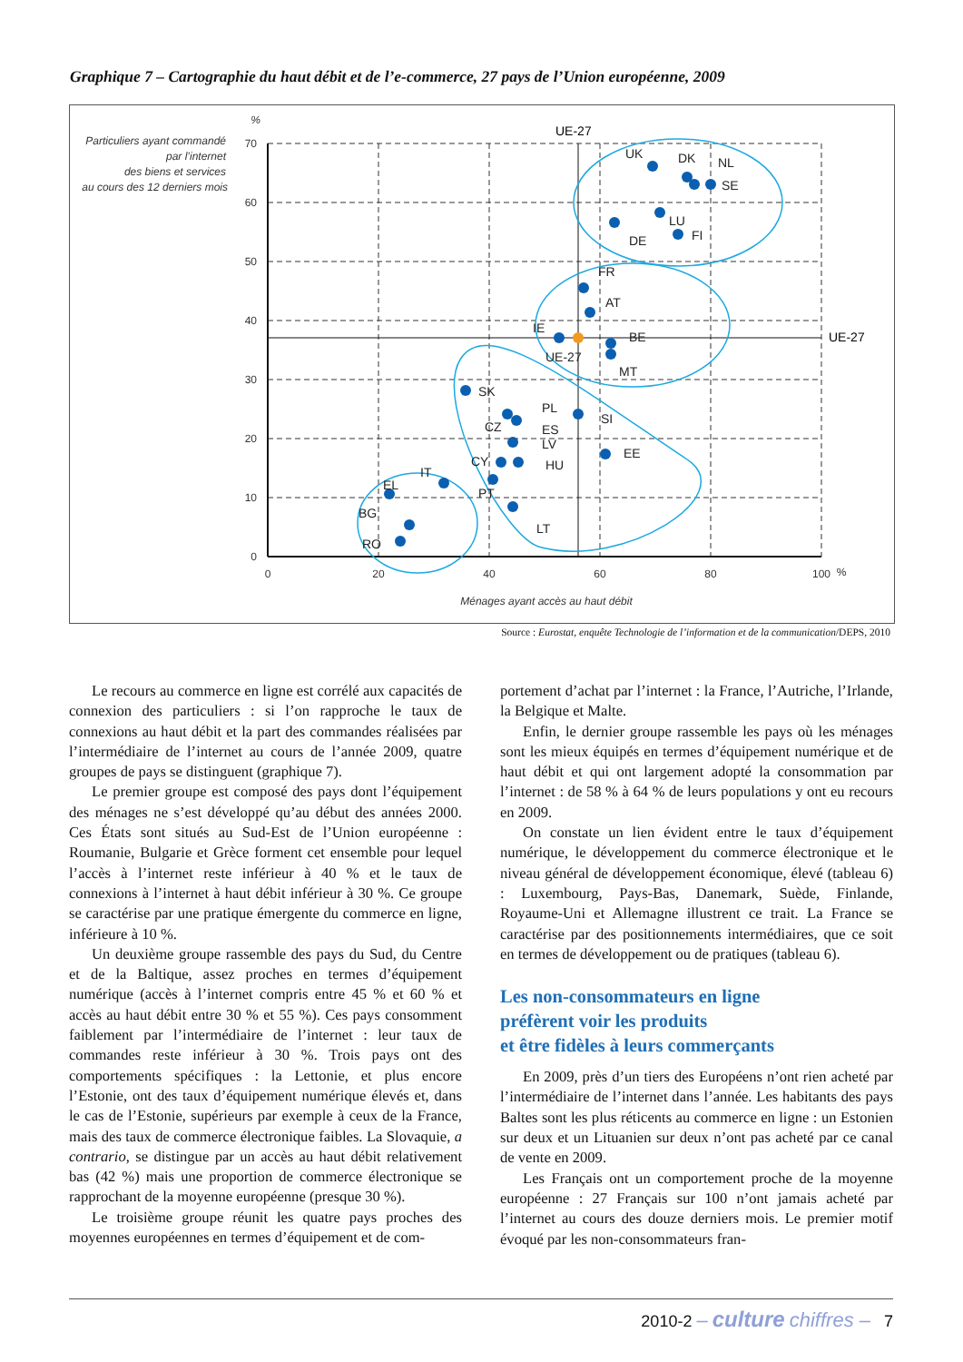Graphique 7 – Cartographie du haut débit et de l’e-commerce, 27 pays de l’Union européenne, 2009
Particuliers ayant commandé
par l’internet
des biens et services
au cours des 12 derniers mois
%
70
60
50
40
30
20
10
0
0
20
40
60
80
100
%
Ménages ayant accès au haut débit
UE-27
UE-27
UK
DK
NL
SE
LU
DE
FI
FR
AT
IE
BE
UE-27
MT
SK
PL
SI
CZ
ES
LV
EE
CY
HU
IT
EL
PT
BG
LT
RO
Source : Eurostat, enquête Technologie de l’information et de la communication/DEPS, 2010
Le recours au commerce en ligne est corrélé aux capacités de connexion des particuliers : si l’on rapproche le taux de connexions au haut débit et la part des commandes réalisées par l’intermédiaire de l’internet au cours de l’année 2009, quatre groupes de pays se distinguent (graphique 7).
Le premier groupe est composé des pays dont l’équipement des ménages ne s’est développé qu’au début des années 2000. Ces États sont situés au Sud-Est de l’Union européenne : Roumanie, Bulgarie et Grèce forment cet ensemble pour lequel l’accès à l’internet reste inférieur à 40 % et le taux de connexions à l’internet à haut débit inférieur à 30 %. Ce groupe se caractérise par une pratique émergente du commerce en ligne, inférieure à 10 %.
Un deuxième groupe rassemble des pays du Sud, du Centre et de la Baltique, assez proches en termes d’équipement numérique (accès à l’internet compris entre 45 % et 60 % et accès au haut débit entre 30 % et 55 %). Ces pays consomment faiblement par l’intermédiaire de l’internet : leur taux de commandes reste inférieur à 30 %. Trois pays ont des comportements spécifiques : la Lettonie, et plus encore l’Estonie, ont des taux d’équipement numérique élevés et, dans le cas de l’Estonie, supérieurs par exemple à ceux de la France, mais des taux de commerce électronique faibles. La Slovaquie, a contrario, se distingue par un accès au haut débit relativement bas (42 %) mais une proportion de commerce électronique se rapprochant de la moyenne européenne (presque 30 %).
Le troisième groupe réunit les quatre pays proches des moyennes européennes en termes d’équipement et de com-
portement d’achat par l’internet : la France, l’Autriche, l’Irlande, la Belgique et Malte.
Enfin, le dernier groupe rassemble les pays où les ménages sont les mieux équipés en termes d’équipement numérique et de haut débit et qui ont largement adopté la consommation par l’internet : de 58 % à 64 % de leurs populations y ont eu recours en 2009.
On constate un lien évident entre le taux d’équipement numérique, le développement du commerce électronique et le niveau général de développement économique, élevé (tableau 6) : Luxembourg, Pays-Bas, Danemark, Suède, Finlande, Royaume-Uni et Allemagne illustrent ce trait. La France se caractérise par des positionnements intermédiaires, que ce soit en termes de développement ou de pratiques (tableau 6).
Les non-consommateurs en ligne
préfèrent voir les produits
et être fidèles à leurs commerçants
En 2009, près d’un tiers des Européens n’ont rien acheté par l’intermédiaire de l’internet dans l’année. Les habitants des pays Baltes sont les plus réticents au commerce en ligne : un Estonien sur deux et un Lituanien sur deux n’ont pas acheté par ce canal de vente en 2009.
Les Français ont un comportement proche de la moyenne européenne : 27 Français sur 100 n’ont jamais acheté par l’internet au cours des douze derniers mois. Le premier motif évoqué par les non-consommateurs fran-
2010-2 – culture chiffres – 7